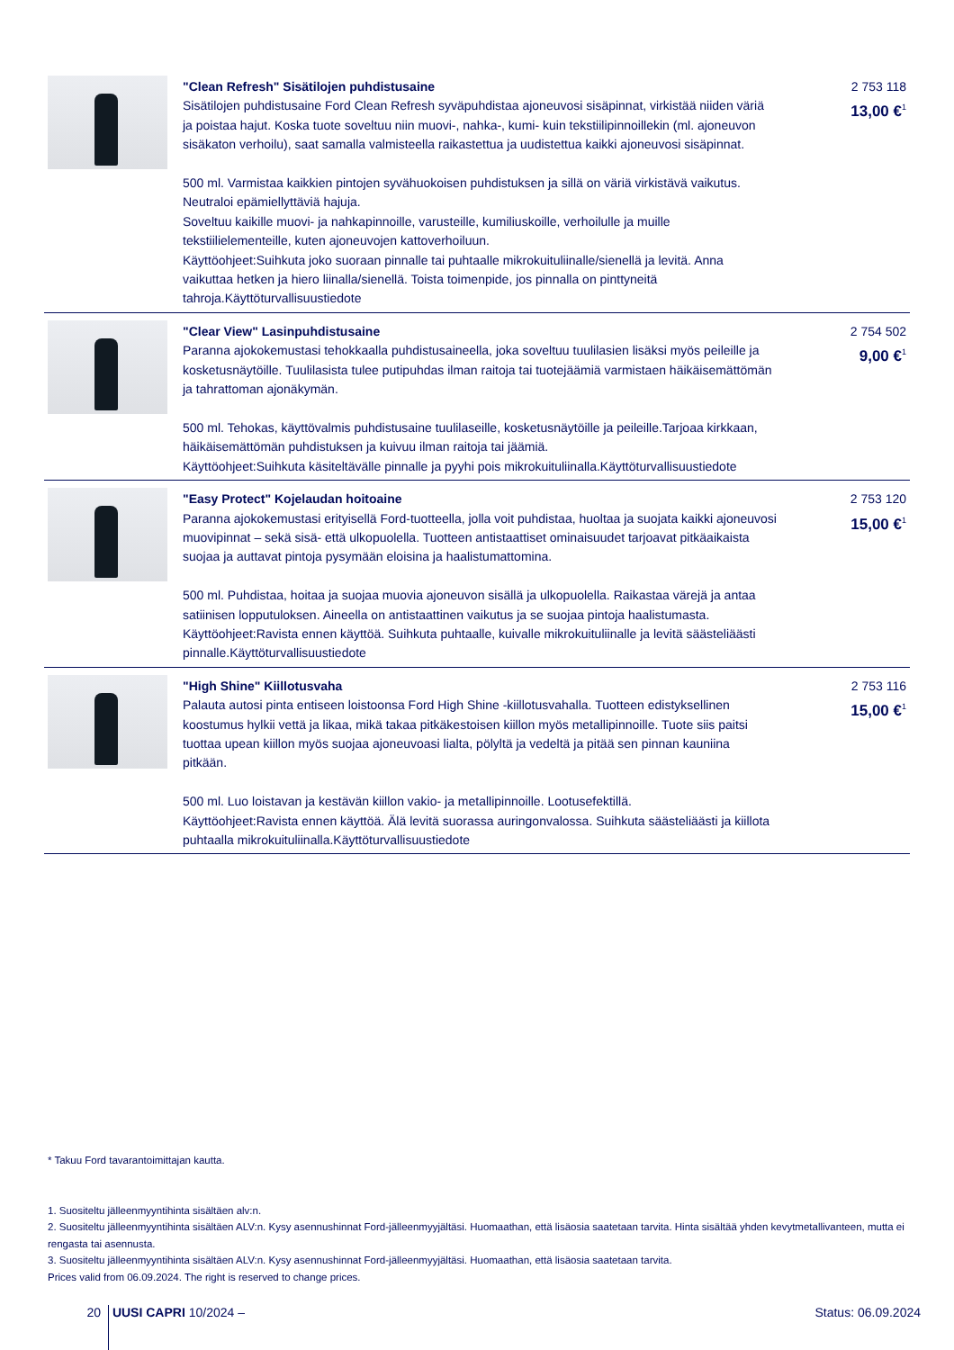| | "Clean Refresh" Sisätilojen puhdistusaine Sisätilojen puhdistusaine Ford Clean Refresh syväpuhdistaa ajoneuvosi sisäpinnat, virkistää niiden väriä ja poistaa hajut. Koska tuote soveltuu niin muovi-, nahka-, kumi- kuin tekstiilipinnoillekin (ml. ajoneuvon sisäkaton verhoilu), saat samalla valmisteella raikastettua ja uudistettua kaikki ajoneuvosi sisäpinnat. 500 ml. Varmistaa kaikkien pintojen syvähuokoisen puhdistuksen ja sillä on väriä virkistävä vaikutus. Neutraloi epämiellyttäviä hajuja. Soveltuu kaikille muovi- ja nahkapinnoille, varusteille, kumiliuskoille, verhoilulle ja muille tekstiilielementeille, kuten ajoneuvojen kattoverhoiluun. Käyttöohjeet:Suihkuta joko suoraan pinnalle tai puhtaalle mikrokuituliinalle/sienellä ja levitä. Anna vaikuttaa hetken ja hiero liinalla/sienellä. Toista toimenpide, jos pinnalla on pinttyneitä tahroja.Käyttöturvallisuustiedote | 2 753 118 13,00 €<sup>1</sup> |
| | "Clear View" Lasinpuhdistusaine Paranna ajokokemustasi tehokkaalla puhdistusaineella, joka soveltuu tuulilasien lisäksi myös peileille ja kosketusnäytöille. Tuulilasista tulee putipuhdas ilman raitoja tai tuotejäämiä varmistaen häikäisemättömän ja tahrattoman ajonäkymän. 500 ml. Tehokas, käyttövalmis puhdistusaine tuulilaseille, kosketusnäytöille ja peileille.Tarjoaa kirkkaan, häikäisemättömän puhdistuksen ja kuivuu ilman raitoja tai jäämiä. Käyttöohjeet:Suihkuta käsiteltävälle pinnalle ja pyyhi pois mikrokuituliinalla.Käyttöturvallisuustiedote | 2 754 502 9,00 €<sup>1</sup> |
| | "Easy Protect" Kojelaudan hoitoaine Paranna ajokokemustasi erityisellä Ford-tuotteella, jolla voit puhdistaa, huoltaa ja suojata kaikki ajoneuvosi muovipinnat – sekä sisä- että ulkopuolella. Tuotteen antistaattiset ominaisuudet tarjoavat pitkäaikaista suojaa ja auttavat pintoja pysymään eloisina ja haalistumattomina. 500 ml. Puhdistaa, hoitaa ja suojaa muovia ajoneuvon sisällä ja ulkopuolella. Raikastaa värejä ja antaa satiinisen lopputuloksen. Aineella on antistaattinen vaikutus ja se suojaa pintoja haalistumasta. Käyttöohjeet:Ravista ennen käyttöä. Suihkuta puhtaalle, kuivalle mikrokuituliinalle ja levitä säästeliäästi pinnalle.Käyttöturvallisuustiedote | 2 753 120 15,00 €<sup>1</sup> |
| | "High Shine" Kiillotusvaha Palauta autosi pinta entiseen loistoonsa Ford High Shine -kiillotusvahalla. Tuotteen edistyksellinen koostumus hylkii vettä ja likaa, mikä takaa pitkäkestoisen kiillon myös metallipinnoille. Tuote siis paitsi tuottaa upean kiillon myös suojaa ajoneuvoasi lialta, pölyltä ja vedeltä ja pitää sen pinnan kauniina pitkään. 500 ml. Luo loistavan ja kestävän kiillon vakio- ja metallipinnoille. Lootusefektillä. Käyttöohjeet:Ravista ennen käyttöä. Älä levitä suorassa auringonvalossa. Suihkuta säästeliäästi ja kiillota puhtaalla mikrokuituliinalla.Käyttöturvallisuustiedote | 2 753 116 15,00 €<sup>1</sup> |
* Takuu Ford tavarantoimittajan kautta.
1. Suositeltu jälleenmyyntihinta sisältäen alv:n.
2. Suositeltu jälleenmyyntihinta sisältäen ALV:n. Kysy asennushinnat Ford-jälleenmyyjältäsi. Huomaathan, että lisäosia saatetaan tarvita. Hinta sisältää yhden kevytmetallivanteen, mutta ei rengasta tai asennusta.
3. Suositeltu jälleenmyyntihinta sisältäen ALV:n. Kysy asennushinnat Ford-jälleenmyyjältäsi. Huomaathan, että lisäosia saatetaan tarvita.
Prices valid from 06.09.2024. The right is reserved to change prices.
20 UUSI CAPRI 10/2024 – Status: 06.09.2024